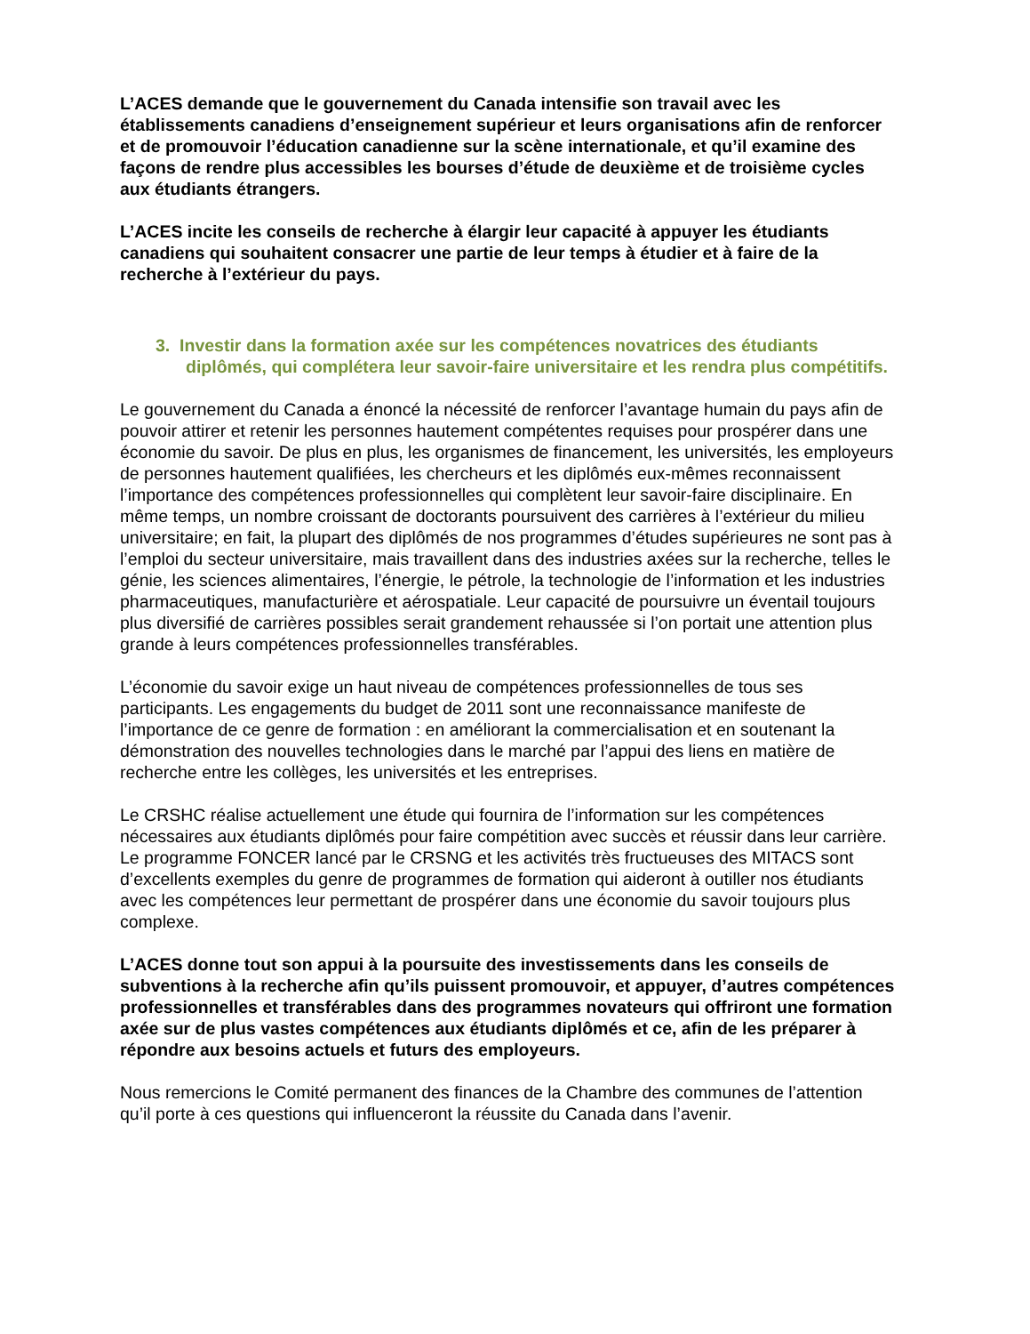L’ACES demande que le gouvernement du Canada intensifie son travail avec les établissements canadiens d’enseignement supérieur et leurs organisations afin de renforcer et de promouvoir l’éducation canadienne sur la scène internationale, et qu’il examine des façons de rendre plus accessibles les bourses d’étude de deuxième et de troisième cycles aux étudiants étrangers.
L’ACES incite les conseils de recherche à élargir leur capacité à appuyer les étudiants canadiens qui souhaitent consacrer une partie de leur temps à étudier et à faire de la recherche à l’extérieur du pays.
3. Investir dans la formation axée sur les compétences novatrices des étudiants diplômés, qui complétera leur savoir-faire universitaire et les rendra plus compétitifs.
Le gouvernement du Canada a énoncé la nécessité de renforcer l’avantage humain du pays afin de pouvoir attirer et retenir les personnes hautement compétentes requises pour prospérer dans une économie du savoir. De plus en plus, les organismes de financement, les universités, les employeurs de personnes hautement qualifiées, les chercheurs et les diplômés eux-mêmes reconnaissent l’importance des compétences professionnelles qui complètent leur savoir-faire disciplinaire. En même temps, un nombre croissant de doctorants poursuivent des carrières à l’extérieur du milieu universitaire; en fait, la plupart des diplômés de nos programmes d’études supérieures ne sont pas à l’emploi du secteur universitaire, mais travaillent dans des industries axées sur la recherche, telles le génie, les sciences alimentaires, l’énergie, le pétrole, la technologie de l’information et les industries pharmaceutiques, manufacturière et aérospatiale. Leur capacité de poursuivre un éventail toujours plus diversifié de carrières possibles serait grandement rehaussée si l’on portait une attention plus grande à leurs compétences professionnelles transférables.
L’économie du savoir exige un haut niveau de compétences professionnelles de tous ses participants. Les engagements du budget de 2011 sont une reconnaissance manifeste de l’importance de ce genre de formation : en améliorant la commercialisation et en soutenant la démonstration des nouvelles technologies dans le marché par l’appui des liens en matière de recherche entre les collèges, les universités et les entreprises.
Le CRSHC réalise actuellement une étude qui fournira de l’information sur les compétences nécessaires aux étudiants diplômés pour faire compétition avec succès et réussir dans leur carrière. Le programme FONCER lancé par le CRSNG et les activités très fructueuses des MITACS sont d’excellents exemples du genre de programmes de formation qui aideront à outiller nos étudiants avec les compétences leur permettant de prospérer dans une économie du savoir toujours plus complexe.
L’ACES donne tout son appui à la poursuite des investissements dans les conseils de subventions à la recherche afin qu’ils puissent promouvoir, et appuyer, d’autres compétences professionnelles et transférables dans des programmes novateurs qui offriront une formation axée sur de plus vastes compétences aux étudiants diplômés et ce, afin de les préparer à répondre aux besoins actuels et futurs des employeurs.
Nous remercions le Comité permanent des finances de la Chambre des communes de l’attention qu’il porte à ces questions qui influenceront la réussite du Canada dans l’avenir.